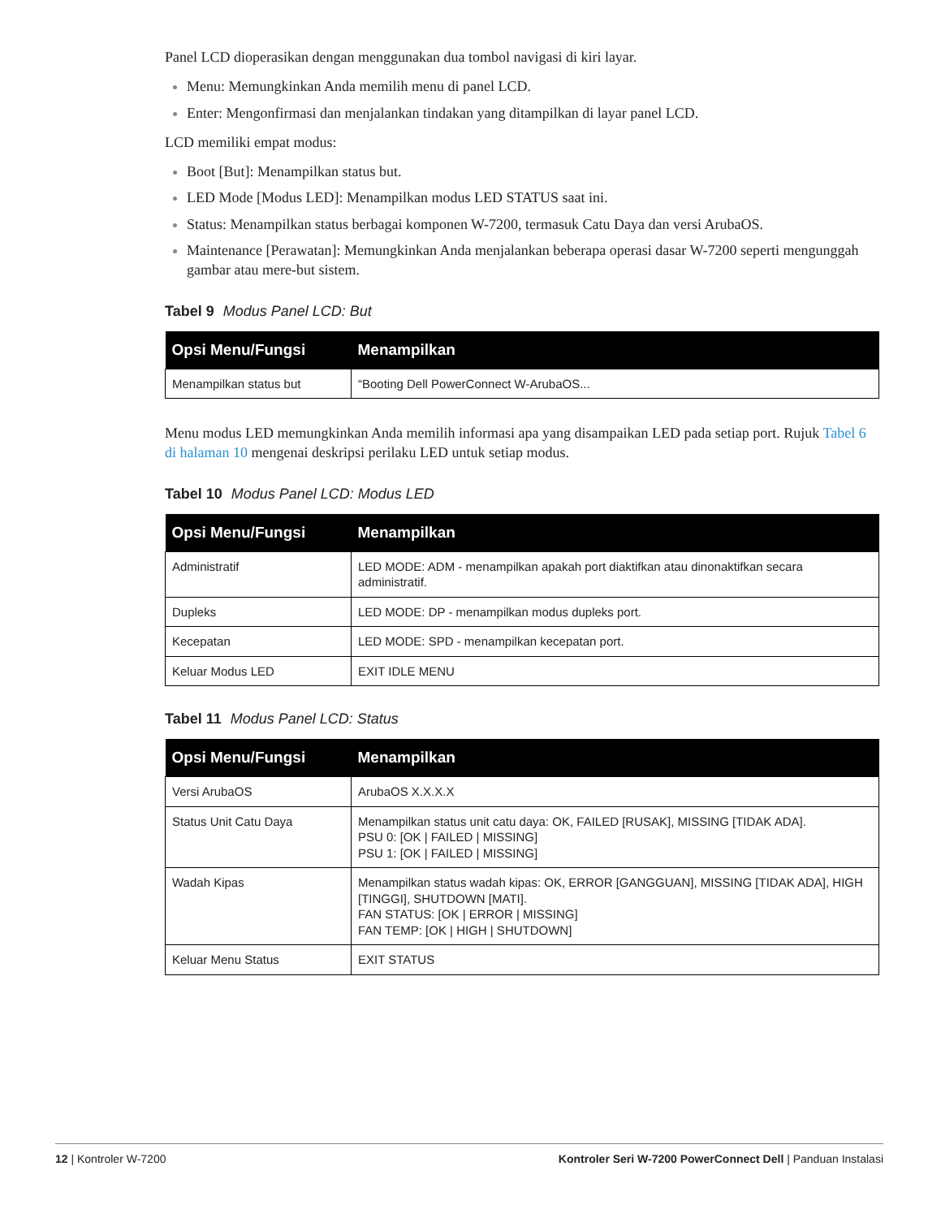Panel LCD dioperasikan dengan menggunakan dua tombol navigasi di kiri layar.
Menu: Memungkinkan Anda memilih menu di panel LCD.
Enter: Mengonfirmasi dan menjalankan tindakan yang ditampilkan di layar panel LCD.
LCD memiliki empat modus:
Boot [But]: Menampilkan status but.
LED Mode [Modus LED]: Menampilkan modus LED STATUS saat ini.
Status: Menampilkan status berbagai komponen W-7200, termasuk Catu Daya dan versi ArubaOS.
Maintenance [Perawatan]: Memungkinkan Anda menjalankan beberapa operasi dasar W-7200 seperti mengunggah gambar atau mere-but sistem.
Tabel 9 Modus Panel LCD: But
| Opsi Menu/Fungsi | Menampilkan |
| --- | --- |
| Menampilkan status but | “Booting Dell PowerConnect W-ArubaOS... |
Menu modus LED memungkinkan Anda memilih informasi apa yang disampaikan LED pada setiap port. Rujuk Tabel 6 di halaman 10 mengenai deskripsi perilaku LED untuk setiap modus.
Tabel 10 Modus Panel LCD: Modus LED
| Opsi Menu/Fungsi | Menampilkan |
| --- | --- |
| Administratif | LED MODE: ADM - menampilkan apakah port diaktifkan atau dinonaktifkan secara administratif. |
| Dupleks | LED MODE: DP - menampilkan modus dupleks port. |
| Kecepatan | LED MODE: SPD - menampilkan kecepatan port. |
| Keluar Modus LED | EXIT IDLE MENU |
Tabel 11 Modus Panel LCD: Status
| Opsi Menu/Fungsi | Menampilkan |
| --- | --- |
| Versi ArubaOS | ArubaOS X.X.X.X |
| Status Unit Catu Daya | Menampilkan status unit catu daya: OK, FAILED [RUSAK], MISSING [TIDAK ADA]. PSU 0: [OK / FAILED / MISSING] PSU 1: [OK / FAILED / MISSING] |
| Wadah Kipas | Menampilkan status wadah kipas: OK, ERROR [GANGGUAN], MISSING [TIDAK ADA], HIGH [TINGGI], SHUTDOWN [MATI]. FAN STATUS: [OK / ERROR / MISSING] FAN TEMP: [OK / HIGH / SHUTDOWN] |
| Keluar Menu Status | EXIT STATUS |
12 | Kontroler W-7200 Kontroler Seri W-7200 PowerConnect Dell | Panduan Instalasi